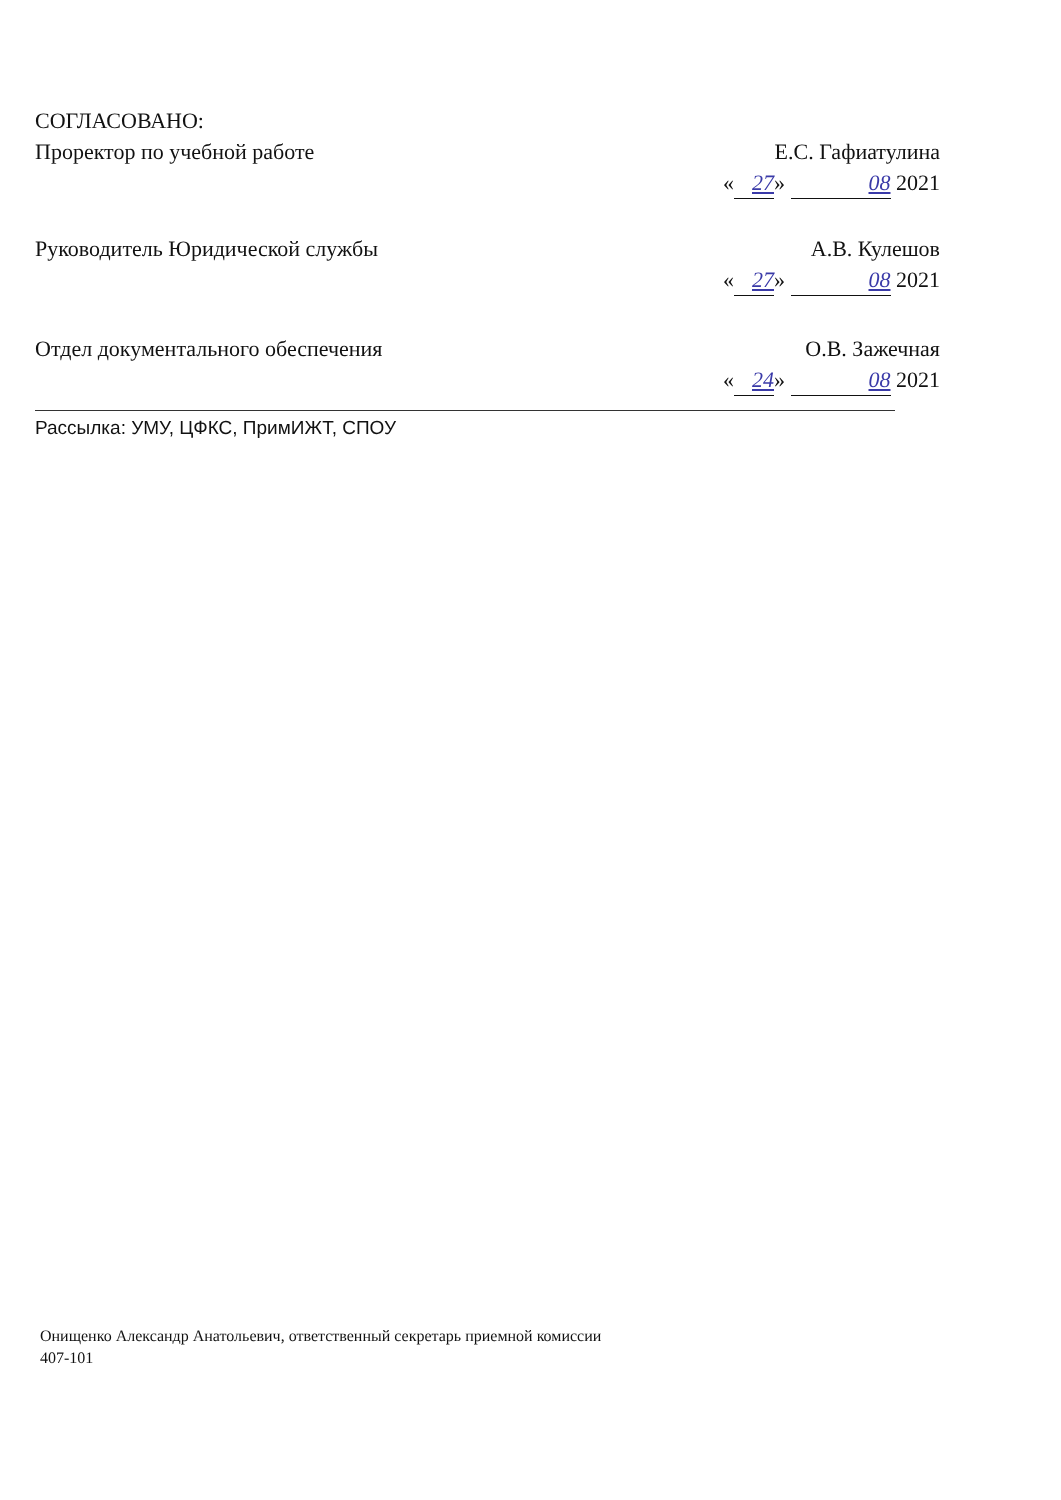СОГЛАСОВАНО:
Проректор по учебной работе Е.С. Гафиатулина
« 27 » 08 2021
Руководитель Юридической службы А.В. Кулешов
« 27 » 08 2021
Отдел документального обеспечения О.В. Зажечная
« 24 » 08 2021
Рассылка: УМУ, ЦФКС, ПримИЖТ, СПОУ
Онищенко Александр Анатольевич, ответственный секретарь приемной комиссии
407-101